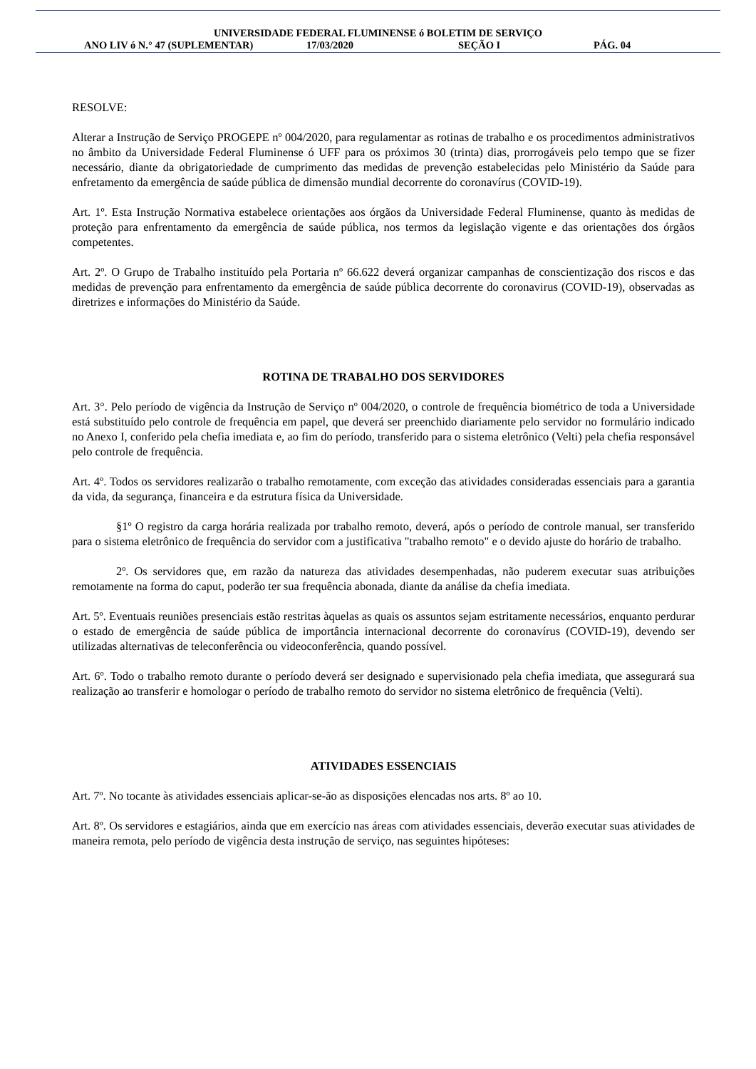UNIVERSIDADE FEDERAL FLUMINENSE ó BOLETIM DE SERVIÇO
ANO LIV ó N.° 47 (SUPLEMENTAR) 17/03/2020 SEÇÃO I PÁG. 04
RESOLVE:
Alterar a Instrução de Serviço PROGEPE nº 004/2020, para regulamentar as rotinas de trabalho e os procedimentos administrativos no âmbito da Universidade Federal Fluminense ó UFF para os próximos 30 (trinta) dias, prorrogáveis pelo tempo que se fizer necessário, diante da obrigatoriedade de cumprimento das medidas de prevenção estabelecidas pelo Ministério da Saúde para enfretamento da emergência de saúde pública de dimensão mundial decorrente do coronavírus (COVID-19).
Art. 1º. Esta Instrução Normativa estabelece orientações aos órgãos da Universidade Federal Fluminense, quanto às medidas de proteção para enfrentamento da emergência de saúde pública, nos termos da legislação vigente e das orientações dos órgãos competentes.
Art. 2º. O Grupo de Trabalho instituído pela Portaria nº 66.622 deverá organizar campanhas de conscientização dos riscos e das medidas de prevenção para enfrentamento da emergência de saúde pública decorrente do coronavirus (COVID-19), observadas as diretrizes e informações do Ministério da Saúde.
ROTINA DE TRABALHO DOS SERVIDORES
Art. 3°. Pelo período de vigência da Instrução de Serviço nº 004/2020, o controle de frequência biométrico de toda a Universidade está substituído pelo controle de frequência em papel, que deverá ser preenchido diariamente pelo servidor no formulário indicado no Anexo I, conferido pela chefia imediata e, ao fim do período, transferido para o sistema eletrônico (Velti) pela chefia responsável pelo controle de frequência.
Art. 4º. Todos os servidores realizarão o trabalho remotamente, com exceção das atividades consideradas essenciais para a garantia da vida, da segurança, financeira e da estrutura física da Universidade.
§1º O registro da carga horária realizada por trabalho remoto, deverá, após o período de controle manual, ser transferido para o sistema eletrônico de frequência do servidor com a justificativa "trabalho remoto" e o devido ajuste do horário de trabalho.
2º. Os servidores que, em razão da natureza das atividades desempenhadas, não puderem executar suas atribuições remotamente na forma do caput, poderão ter sua frequência abonada, diante da análise da chefia imediata.
Art. 5º. Eventuais reuniões presenciais estão restritas àquelas as quais os assuntos sejam estritamente necessários, enquanto perdurar o estado de emergência de saúde pública de importância internacional decorrente do coronavírus (COVID-19), devendo ser utilizadas alternativas de teleconferência ou videoconferência, quando possível.
Art. 6º. Todo o trabalho remoto durante o período deverá ser designado e supervisionado pela chefia imediata, que assegurará sua realização ao transferir e homologar o período de trabalho remoto do servidor no sistema eletrônico de frequência (Velti).
ATIVIDADES ESSENCIAIS
Art. 7º. No tocante às atividades essenciais aplicar-se-ão as disposições elencadas nos arts. 8º ao 10.
Art. 8º. Os servidores e estagiários, ainda que em exercício nas áreas com atividades essenciais, deverão executar suas atividades de maneira remota, pelo período de vigência desta instrução de serviço, nas seguintes hipóteses: